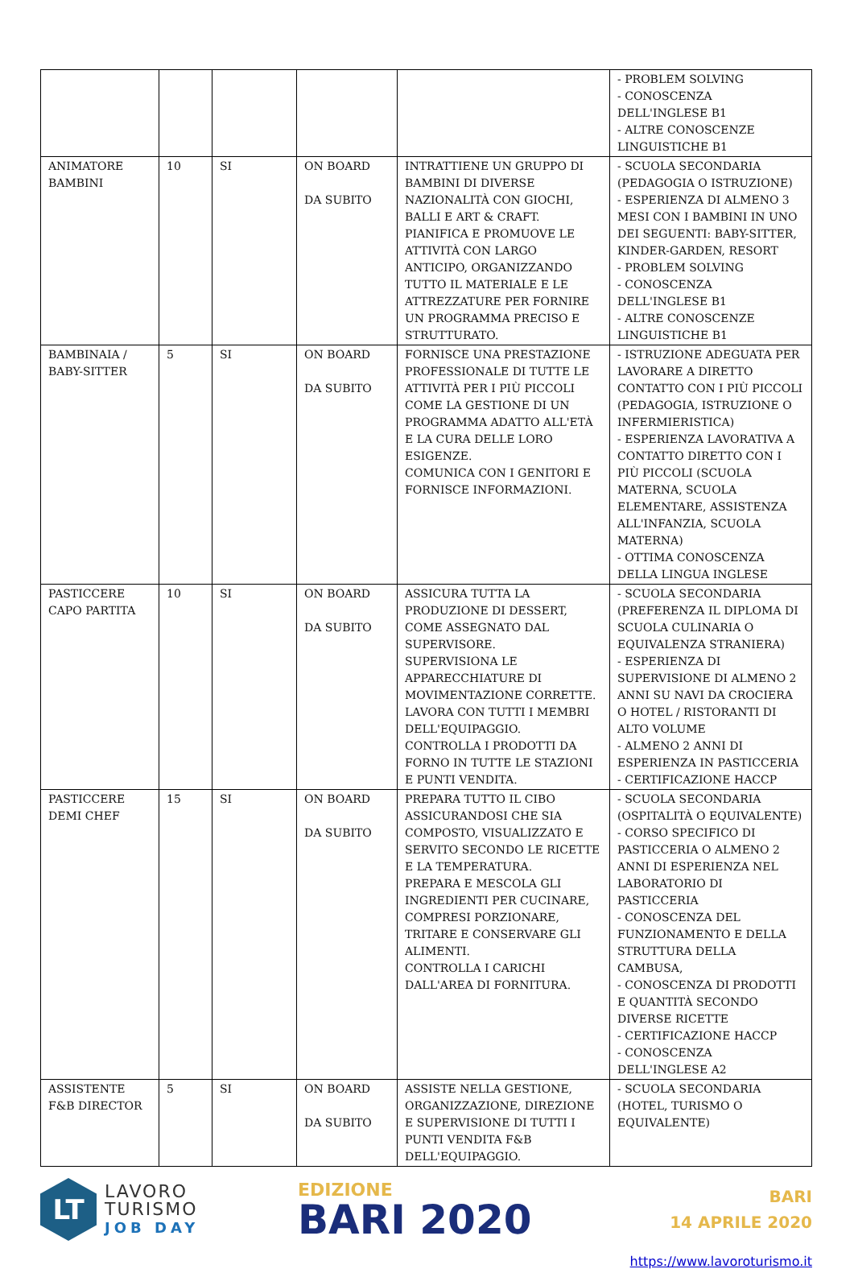| | | | | | - PROBLEM SOLVING - CONOSCENZA DELL'INGLESE B1 - ALTRE CONOSCENZE LINGUISTICHE B1 |
| ANIMATORE BAMBINI | 10 | SI | ON BOARD DA SUBITO | INTRATTIENE UN GRUPPO DI BAMBINI DI DIVERSE NAZIONALITÀ CON GIOCHI, BALLI E ART & CRAFT. PIANIFICA E PROMUOVE LE ATTIVITÀ CON LARGO ANTICIPO, ORGANIZZANDO TUTTO IL MATERIALE E LE ATTREZZATURE PER FORNIRE UN PROGRAMMA PRECISO E STRUTTURATO. | - SCUOLA SECONDARIA (PEDAGOGIA O ISTRUZIONE) - ESPERIENZA DI ALMENO 3 MESI CON I BAMBINI IN UNO DEI SEGUENTI: BABY-SITTER, KINDER-GARDEN, RESORT - PROBLEM SOLVING - CONOSCENZA DELL'INGLESE B1 - ALTRE CONOSCENZE LINGUISTICHE B1 |
| BAMBINAIA / BABY-SITTER | 5 | SI | ON BOARD DA SUBITO | FORNISCE UNA PRESTAZIONE PROFESSIONALE DI TUTTE LE ATTIVITÀ PER I PIÙ PICCOLI COME LA GESTIONE DI UN PROGRAMMA ADATTO ALL'ETÀ E LA CURA DELLE LORO ESIGENZE. COMUNICA CON I GENITORI E FORNISCE INFORMAZIONI. | - ISTRUZIONE ADEGUATA PER LAVORARE A DIRETTO CONTATTO CON I PIÙ PICCOLI (PEDAGOGIA, ISTRUZIONE O INFERMIERISTICA) - ESPERIENZA LAVORATIVA A CONTATTO DIRETTO CON I PIÙ PICCOLI (SCUOLA MATERNA, SCUOLA ELEMENTARE, ASSISTENZA ALL'INFANZIA, SCUOLA MATERNA) - OTTIMA CONOSCENZA DELLA LINGUA INGLESE |
| PASTICCERE CAPO PARTITA | 10 | SI | ON BOARD DA SUBITO | ASSICURA TUTTA LA PRODUZIONE DI DESSERT, COME ASSEGNATO DAL SUPERVISORE. SUPERVISIONA LE APPARECCHIATURE DI MOVIMENTAZIONE CORRETTE. LAVORA CON TUTTI I MEMBRI DELL'EQUIPAGGIO. CONTROLLA I PRODOTTI DA FORNO IN TUTTE LE STAZIONI E PUNTI VENDITA. | - SCUOLA SECONDARIA (PREFERENZA IL DIPLOMA DI SCUOLA CULINARIA O EQUIVALENZA STRANIERA) - ESPERIENZA DI SUPERVISIONE DI ALMENO 2 ANNI SU NAVI DA CROCIERA O HOTEL / RISTORANTI DI ALTO VOLUME - ALMENO 2 ANNI DI ESPERIENZA IN PASTICCERIA - CERTIFICAZIONE HACCP |
| PASTICCERE DEMI CHEF | 15 | SI | ON BOARD DA SUBITO | PREPARA TUTTO IL CIBO ASSICURANDOSI CHE SIA COMPOSTO, VISUALIZZATO E SERVITO SECONDO LE RICETTE E LA TEMPERATURA. PREPARA E MESCOLA GLI INGREDIENTI PER CUCINARE, COMPRESI PORZIONARE, TRITARE E CONSERVARE GLI ALIMENTI. CONTROLLA I CARICHI DALL'AREA DI FORNITURA. | - SCUOLA SECONDARIA (OSPITALITÀ O EQUIVALENTE) - CORSO SPECIFICO DI PASTICCERIA O ALMENO 2 ANNI DI ESPERIENZA NEL LABORATORIO DI PASTICCERIA - CONOSCENZA DEL FUNZIONAMENTO E DELLA STRUTTURA DELLA CAMBUSA, - CONOSCENZA DI PRODOTTI E QUANTITÀ SECONDO DIVERSE RICETTE - CERTIFICAZIONE HACCP - CONOSCENZA DELL'INGLESE A2 |
| ASSISTENTE F&B DIRECTOR | 5 | SI | ON BOARD DA SUBITO | ASSISTE NELLA GESTIONE, ORGANIZZAZIONE, DIREZIONE E SUPERVISIONE DI TUTTI I PUNTI VENDITA F&B DELL'EQUIPAGGIO. | - SCUOLA SECONDARIA (HOTEL, TURISMO O EQUIVALENTE) |
LT
LAVORO
TURISMO
JOB DAY
EDIZIONE
BARI 2020
BARI
14 APRILE 2020
https://www.lavoroturismo.it